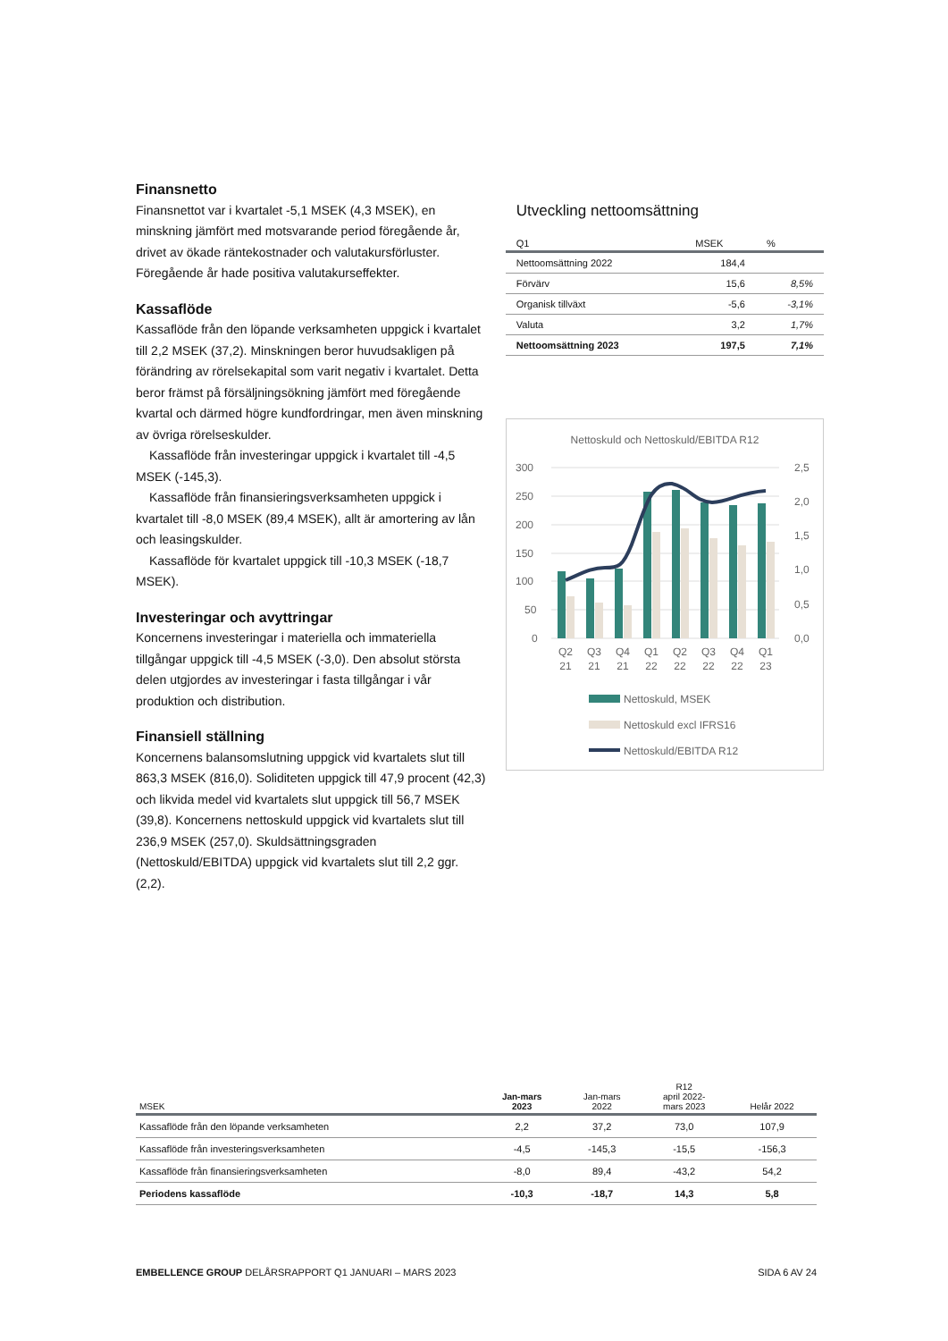Finansnetto
Finansnettot var i kvartalet -5,1 MSEK (4,3 MSEK), en minskning jämfört med motsvarande period föregående år, drivet av ökade räntekostnader och valutakursförluster. Föregående år hade positiva valutakurseffekter.
Kassaflöde
Kassaflöde från den löpande verksamheten uppgick i kvartalet till 2,2 MSEK (37,2). Minskningen beror huvudsakligen på förändring av rörelsekapital som varit negativ i kvartalet. Detta beror främst på försäljningsökning jämfört med föregående kvartal och därmed högre kundfordringar, men även minskning av övriga rörelseskulder.
Kassaflöde från investeringar uppgick i kvartalet till -4,5 MSEK (-145,3).
Kassaflöde från finansieringsverksamheten uppgick i kvartalet till -8,0 MSEK (89,4 MSEK), allt är amortering av lån och leasingskulder.
Kassaflöde för kvartalet uppgick till -10,3 MSEK (-18,7 MSEK).
Investeringar och avyttringar
Koncernens investeringar i materiella och immateriella tillgångar uppgick till -4,5 MSEK (-3,0). Den absolut största delen utgjordes av investeringar i fasta tillgångar i vår produktion och distribution.
Finansiell ställning
Koncernens balansomslutning uppgick vid kvartalets slut till 863,3 MSEK (816,0). Soliditeten uppgick till 47,9 procent (42,3) och likvida medel vid kvartalets slut uppgick till 56,7 MSEK (39,8). Koncernens nettoskuld uppgick vid kvartalets slut till 236,9 MSEK (257,0). Skuldsättningsgraden (Nettoskuld/EBITDA) uppgick vid kvartalets slut till 2,2 ggr. (2,2).
Utveckling nettoomsättning
| Q1 | MSEK | % |
| --- | --- | --- |
| Nettoomsättning 2022 | 184,4 | |
| Förvärv | 15,6 | 8,5% |
| Organisk tillväxt | -5,6 | -3,1% |
| Valuta | 3,2 | 1,7% |
| Nettoomsättning 2023 | 197,5 | 7,1% |
Nettoskuld och Nettoskuld/EBITDA R12
300
250
200
150
100
50
0
2,5
2,0
1,5
1,0
0,5
0,0
Q2
21
Q3
21
Q4
21
Q1
22
Q2
22
Q3
22
Q4
22
Q1
23
Nettoskuld, MSEK
Nettoskuld excl IFRS16
Nettoskuld/EBITDA R12
| MSEK | Jan-mars 2023 | Jan-mars 2022 | R12 april 2022- mars 2023 | Helår 2022 |
| --- | --- | --- | --- | --- |
| Kassaflöde från den löpande verksamheten | 2,2 | 37,2 | 73,0 | 107,9 |
| Kassaflöde från investeringsverksamheten | -4,5 | -145,3 | -15,5 | -156,3 |
| Kassaflöde från finansieringsverksamheten | -8,0 | 89,4 | -43,2 | 54,2 |
| Periodens kassaflöde | -10,3 | -18,7 | 14,3 | 5,8 |
EMBELLENCE GROUP DELÅRSRAPPORT Q1 JANUARI – MARS 2023 SIDA 6 AV 24